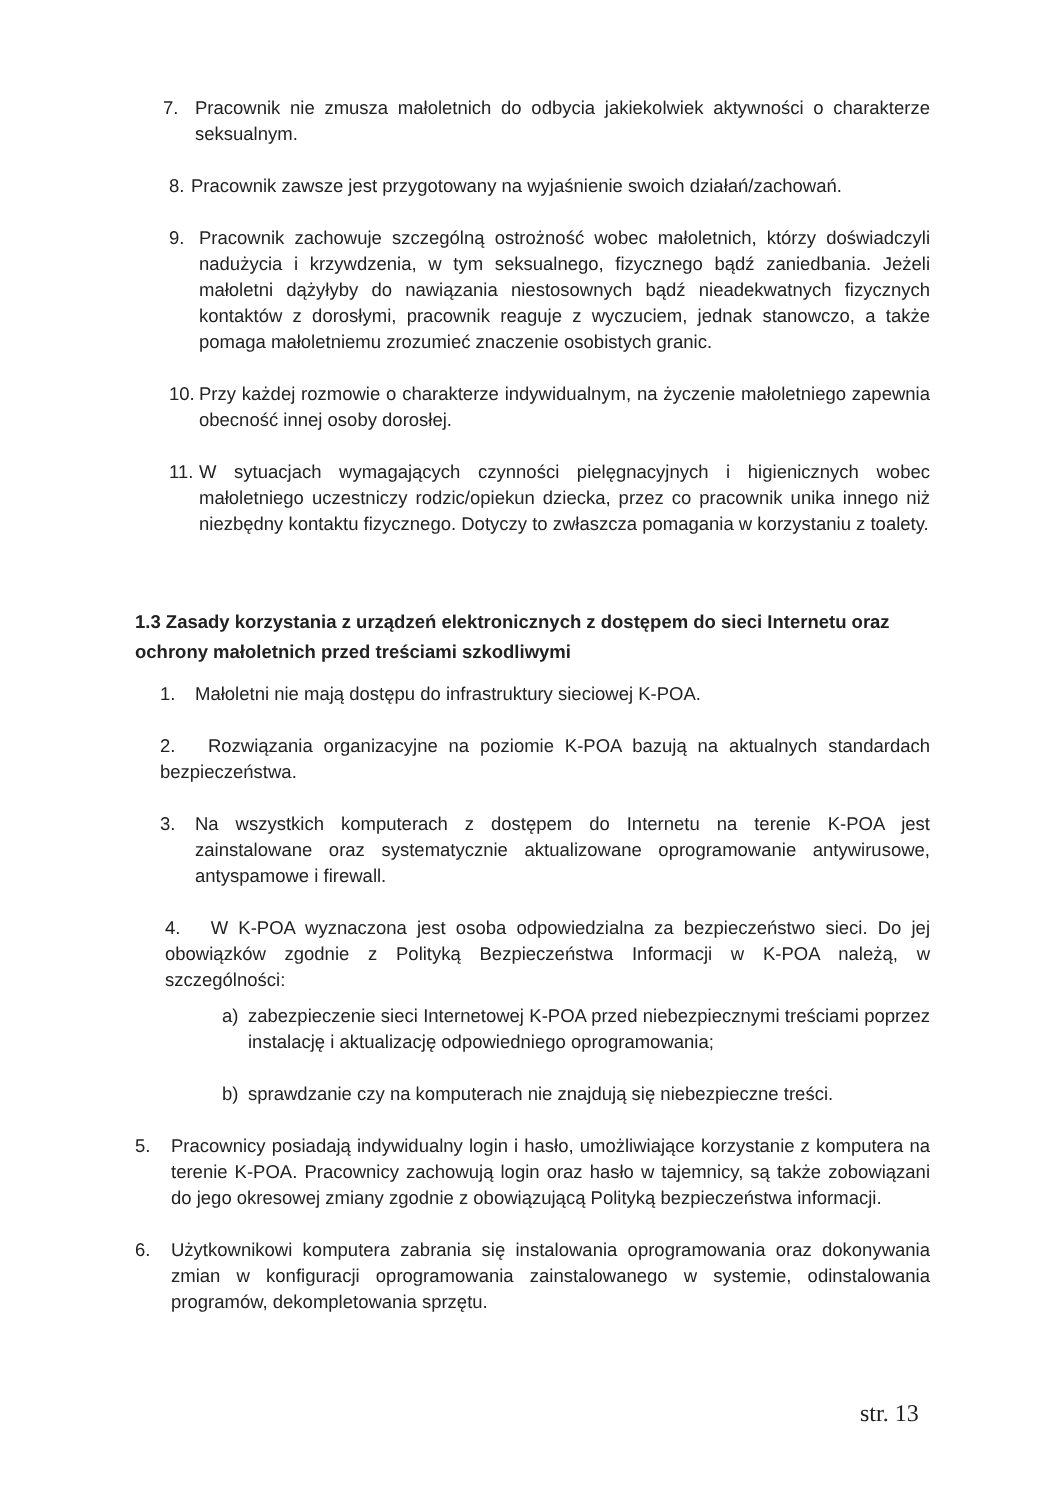7. Pracownik nie zmusza małoletnich do odbycia jakiekolwiek aktywności o charakterze seksualnym.
8. Pracownik zawsze jest przygotowany na wyjaśnienie swoich działań/zachowań.
9. Pracownik zachowuje szczególną ostrożność wobec małoletnich, którzy doświadczyli nadużycia i krzywdzenia, w tym seksualnego, fizycznego bądź zaniedbania. Jeżeli małoletni dążyłyby do nawiązania niestosownych bądź nieadekwatnych fizycznych kontaktów z dorosłymi, pracownik reaguje z wyczuciem, jednak stanowczo, a także pomaga małoletniemu zrozumieć znaczenie osobistych granic.
10. Przy każdej rozmowie o charakterze indywidualnym, na życzenie małoletniego zapewnia obecność innej osoby dorosłej.
11. W sytuacjach wymagających czynności pielęgnacyjnych i higienicznych wobec małoletniego uczestniczy rodzic/opiekun dziecka, przez co pracownik unika innego niż niezbędny kontaktu fizycznego. Dotyczy to zwłaszcza pomagania w korzystaniu z toalety.
1.3 Zasady korzystania z urządzeń elektronicznych z dostępem do sieci Internetu oraz ochrony małoletnich przed treściami szkodliwymi
1. Małoletni nie mają dostępu do infrastruktury sieciowej K-POA.
2. Rozwiązania organizacyjne na poziomie K-POA bazują na aktualnych standardach bezpieczeństwa.
3. Na wszystkich komputerach z dostępem do Internetu na terenie K-POA jest zainstalowane oraz systematycznie aktualizowane oprogramowanie antywirusowe, antyspamowe i firewall.
4. W K-POA wyznaczona jest osoba odpowiedzialna za bezpieczeństwo sieci. Do jej obowiązków zgodnie z Polityką Bezpieczeństwa Informacji w K-POA należą, w szczególności:
a) zabezpieczenie sieci Internetowej K-POA przed niebezpiecznymi treściami poprzez instalację i aktualizację odpowiedniego oprogramowania;
b) sprawdzanie czy na komputerach nie znajdują się niebezpieczne treści.
5. Pracownicy posiadają indywidualny login i hasło, umożliwiające korzystanie z komputera na terenie K-POA. Pracownicy zachowują login oraz hasło w tajemnicy, są także zobowiązani do jego okresowej zmiany zgodnie z obowiązującą Polityką bezpieczeństwa informacji.
6. Użytkownikowi komputera zabrania się instalowania oprogramowania oraz dokonywania zmian w konfiguracji oprogramowania zainstalowanego w systemie, odinstalowania programów, dekompletowania sprzętu.
str. 13